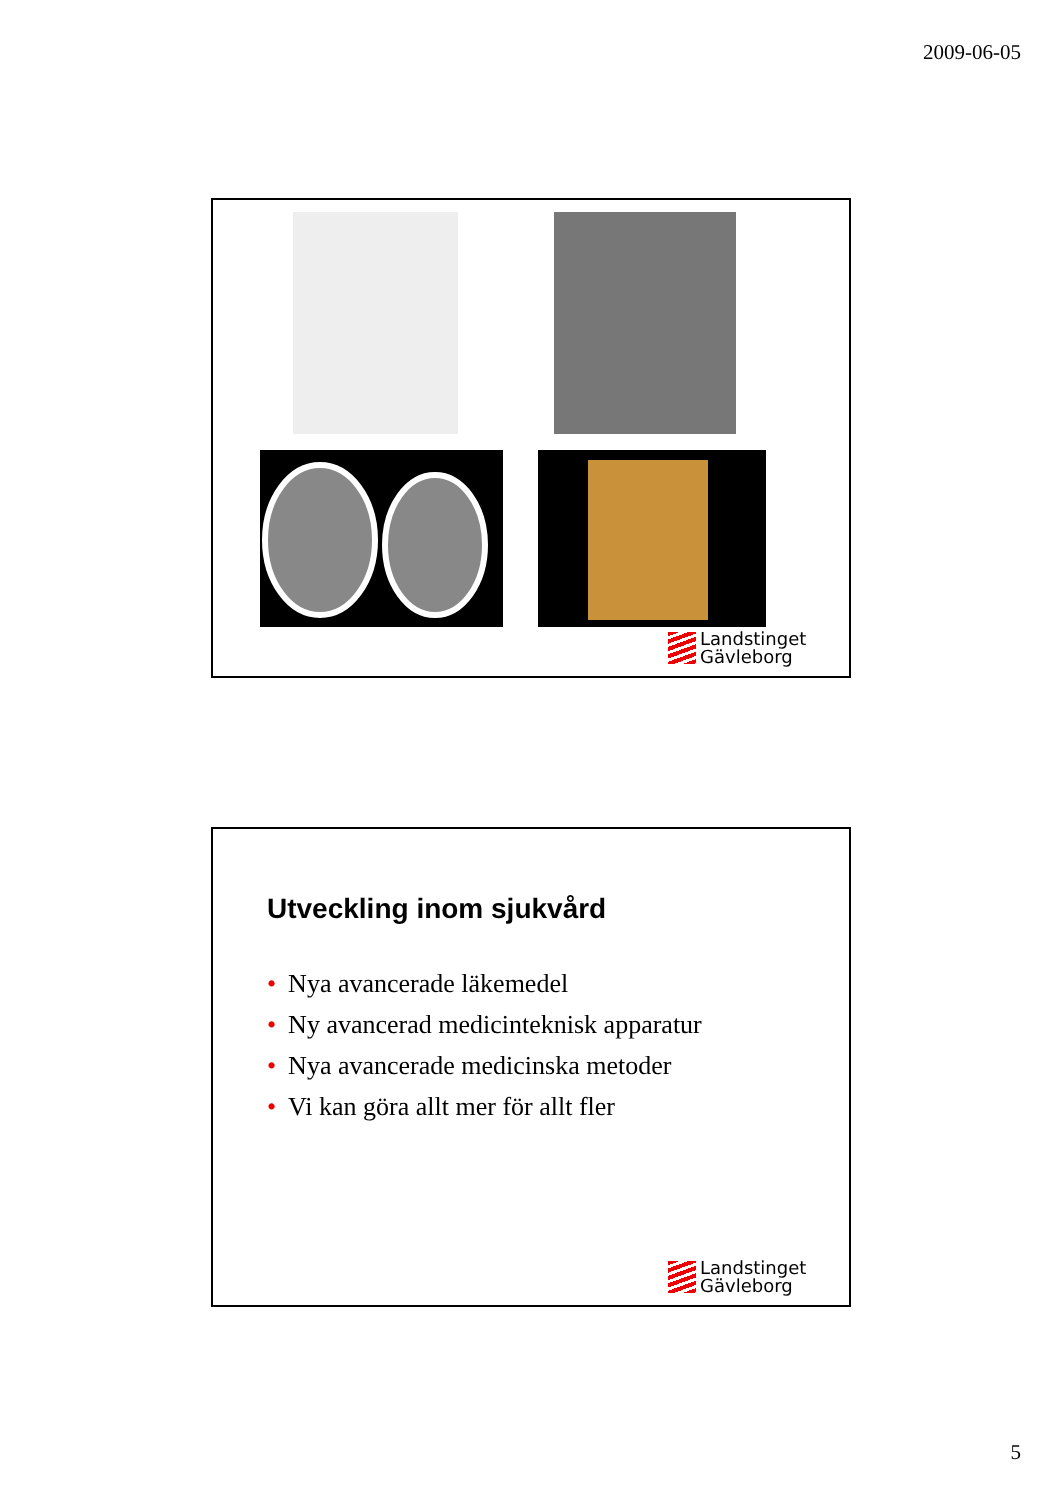2009-06-05
Landstinget
Gävleborg
Utveckling inom sjukvård
• Nya avancerade läkemedel
• Ny avancerad medicinteknisk apparatur
• Nya avancerade medicinska metoder
• Vi kan göra allt mer för allt fler
Landstinget
Gävleborg
5